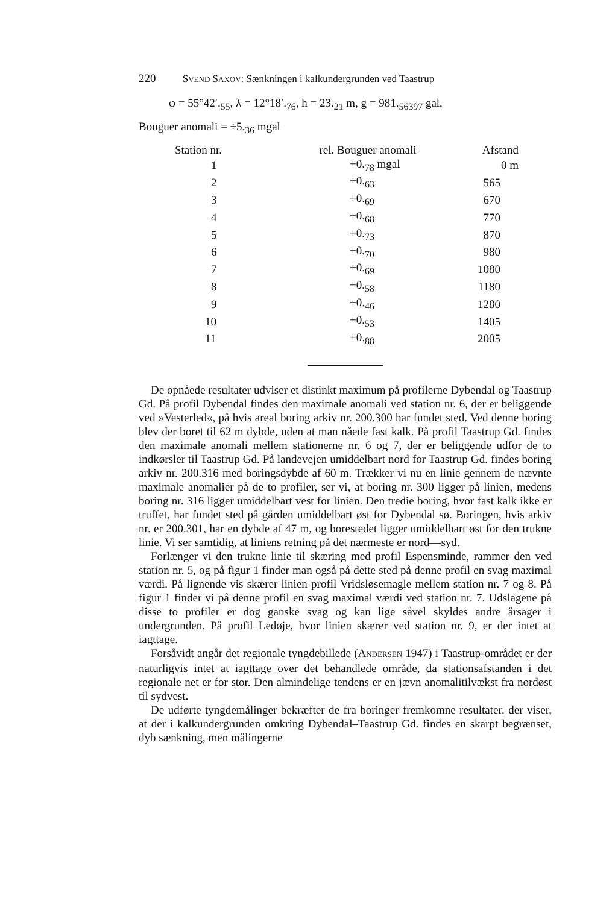220 SVEND SAXOV: Sænkningen i kalkundergrunden ved Taastrup
φ = 55°42′.<sub>55</sub>, λ = 12°18′.<sub>76</sub>, h = 23.<sub>21</sub> m, g = 981.<sub>56397</sub> gal,
Bouguer anomali = ÷5.<sub>36</sub> mgal
| Station nr. | rel. Bouguer anomali | Afstand |
| --- | --- | --- |
| 1 | +0.<sub>78</sub> mgal | 0 m |
| 2 | +0.<sub>63</sub> | 565 |
| 3 | +0.<sub>69</sub> | 670 |
| 4 | +0.<sub>68</sub> | 770 |
| 5 | +0.<sub>73</sub> | 870 |
| 6 | +0.<sub>70</sub> | 980 |
| 7 | +0.<sub>69</sub> | 1080 |
| 8 | +0.<sub>58</sub> | 1180 |
| 9 | +0.<sub>46</sub> | 1280 |
| 10 | +0.<sub>53</sub> | 1405 |
| 11 | +0.<sub>88</sub> | 2005 |
De opnåede resultater udviser et distinkt maximum på profilerne Dybendal og Taastrup Gd. På profil Dybendal findes den maximale anomali ved station nr. 6, der er beliggende ved »Vesterled«, på hvis areal boring arkiv nr. 200.300 har fundet sted. Ved denne boring blev der boret til 62 m dybde, uden at man nåede fast kalk. På profil Taastrup Gd. findes den maximale anomali mellem stationerne nr. 6 og 7, der er beliggende udfor de to indkørsler til Taastrup Gd. På landevejen umiddelbart nord for Taastrup Gd. findes boring arkiv nr. 200.316 med boringsdybde af 60 m. Trækker vi nu en linie gennem de nævnte maximale anomalier på de to profiler, ser vi, at boring nr. 300 ligger på linien, medens boring nr. 316 ligger umiddelbart vest for linien. Den tredie boring, hvor fast kalk ikke er truffet, har fundet sted på gården umiddelbart øst for Dybendal sø. Boringen, hvis arkiv nr. er 200.301, har en dybde af 47 m, og borestedet ligger umiddelbart øst for den trukne linie. Vi ser samtidig, at liniens retning på det nærmeste er nord—syd.
Forlænger vi den trukne linie til skæring med profil Espensminde, rammer den ved station nr. 5, og på figur 1 finder man også på dette sted på denne profil en svag maximal værdi. På lignende vis skærer linien profil Vridsløsemagle mellem station nr. 7 og 8. På figur 1 finder vi på denne profil en svag maximal værdi ved station nr. 7. Udslagene på disse to profiler er dog ganske svag og kan lige såvel skyldes andre årsager i undergrunden. På profil Ledøje, hvor linien skærer ved station nr. 9, er der intet at iagttage.
Forsåvidt angår det regionale tyngdebillede (ANDERSEN 1947) i Taastrup-området er der naturligvis intet at iagttage over det behandlede område, da stationsafstanden i det regionale net er for stor. Den almindelige tendens er en jævn anomalitilvækst fra nordøst til sydvest.
De udførte tyngdemålinger bekræfter de fra boringer fremkomne resultater, der viser, at der i kalkundergrunden omkring Dybendal–Taastrup Gd. findes en skarpt begrænset, dyb sænkning, men målingerne